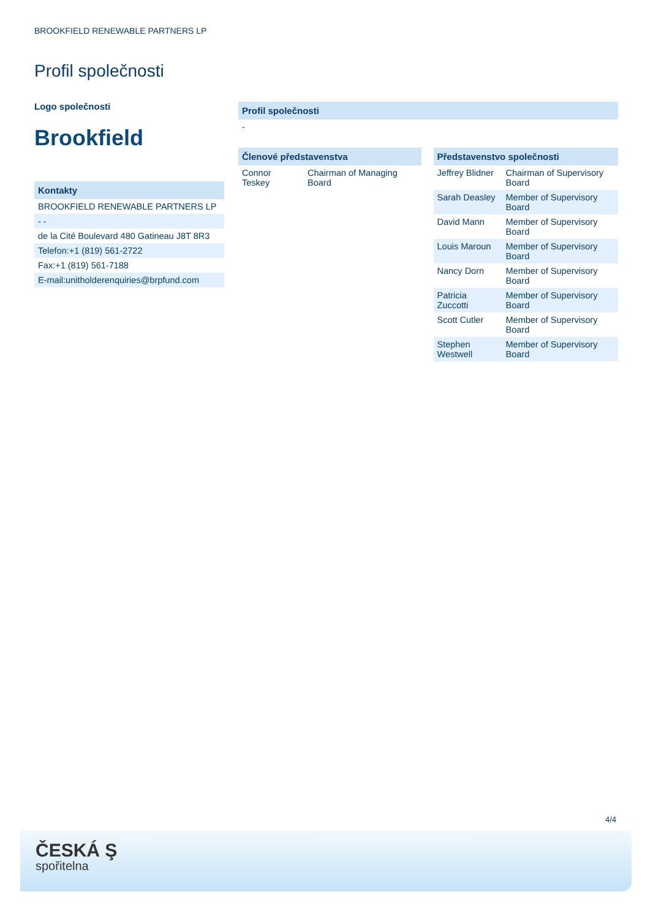BROOKFIELD RENEWABLE PARTNERS LP
Profil společnosti
Logo společnosti
Brookfield
Kontakty
BROOKFIELD RENEWABLE PARTNERS LP
- -
de la Cité Boulevard 480 Gatineau J8T 8R3
Telefon:+1 (819) 561-2722
Fax:+1 (819) 561-7188
E-mail:unitholderenquiries@brpfund.com
Profil společnosti
-
Členové představenstva
| Connor Teskey | Chairman of Managing Board |
Představenstvo společnosti
| Jeffrey Blidner | Chairman of Supervisory Board |
| Sarah Deasley | Member of Supervisory Board |
| David Mann | Member of Supervisory Board |
| Louis Maroun | Member of Supervisory Board |
| Nancy Dorn | Member of Supervisory Board |
| Patricia Zuccotti | Member of Supervisory Board |
| Scott Cutler | Member of Supervisory Board |
| Stephen Westwell | Member of Supervisory Board |
4/4
ČESKÁ Ş
spořitelna